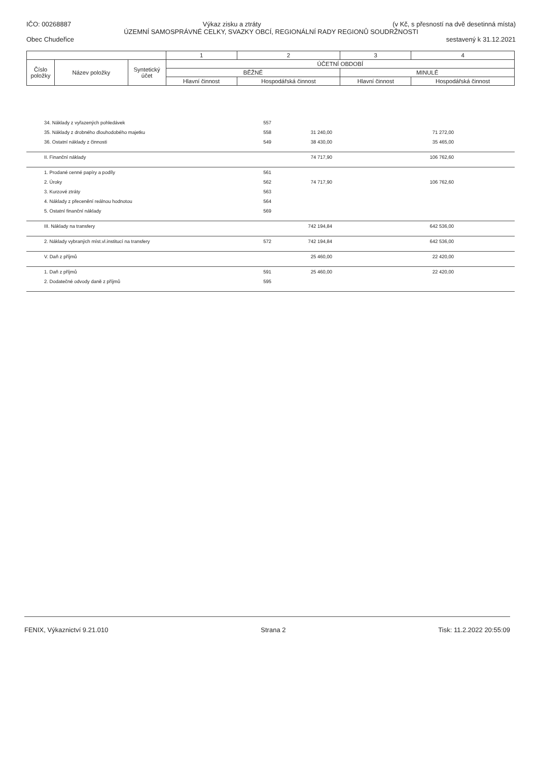IČO: 00268887 Výkaz zisku a ztráty (v Kč, s přesností na dvě desetinná místa)
ÚZEMNÍ SAMOSPRÁVNÉ CELKY, SVAZKY OBCÍ, REGIONÁLNÍ RADY REGIONŮ SOUDRŽNOSTI
Obec Chudeřice sestavený k 31.12.2021
| | | | 1 | 2 | 3 | 4 |
| Číslo položky | Název položky | Syntetický účet | ÚČETNÍ OBDOBÍ | | | |
| | | | BĚŽNÉ | | MINULÉ | |
| | | | Hlavní činnost | Hospodářská činnost | Hlavní činnost | Hospodářská činnost |
| 34. Náklady z vyřazených pohledávek | 557 | | | | |
| 35. Náklady z drobného dlouhodobého majetku | 558 | 31 240,00 | | 71 272,00 | |
| 36. Ostatní náklady z činnosti | 549 | 38 430,00 | | 35 465,00 | |
| II. Finanční náklady | | 74 717,90 | | 106 762,60 | |
| 1. Prodané cenné papíry a podíly | 561 | | | | |
| 2. Úroky | 562 | 74 717,90 | | 106 762,60 | |
| 3. Kurzové ztráty | 563 | | | | |
| 4. Náklady z přecenění reálnou hodnotou | 564 | | | | |
| 5. Ostatní finanční náklady | 569 | | | | |
| III. Náklady na transfery | | 742 194,84 | | 642 536,00 | |
| 2. Náklady vybraných míst.vl.institucí na transfery | 572 | 742 194,84 | | 642 536,00 | |
| V. Daň z příjmů | | 25 460,00 | | 22 420,00 | |
| 1. Daň z příjmů | 591 | 25 460,00 | | 22 420,00 | |
| 2. Dodatečné odvody daně z příjmů | 595 | | | | |
FENIX, Výkaznictví 9.21.010 Strana 2 Tisk: 11.2.2022 20:55:09